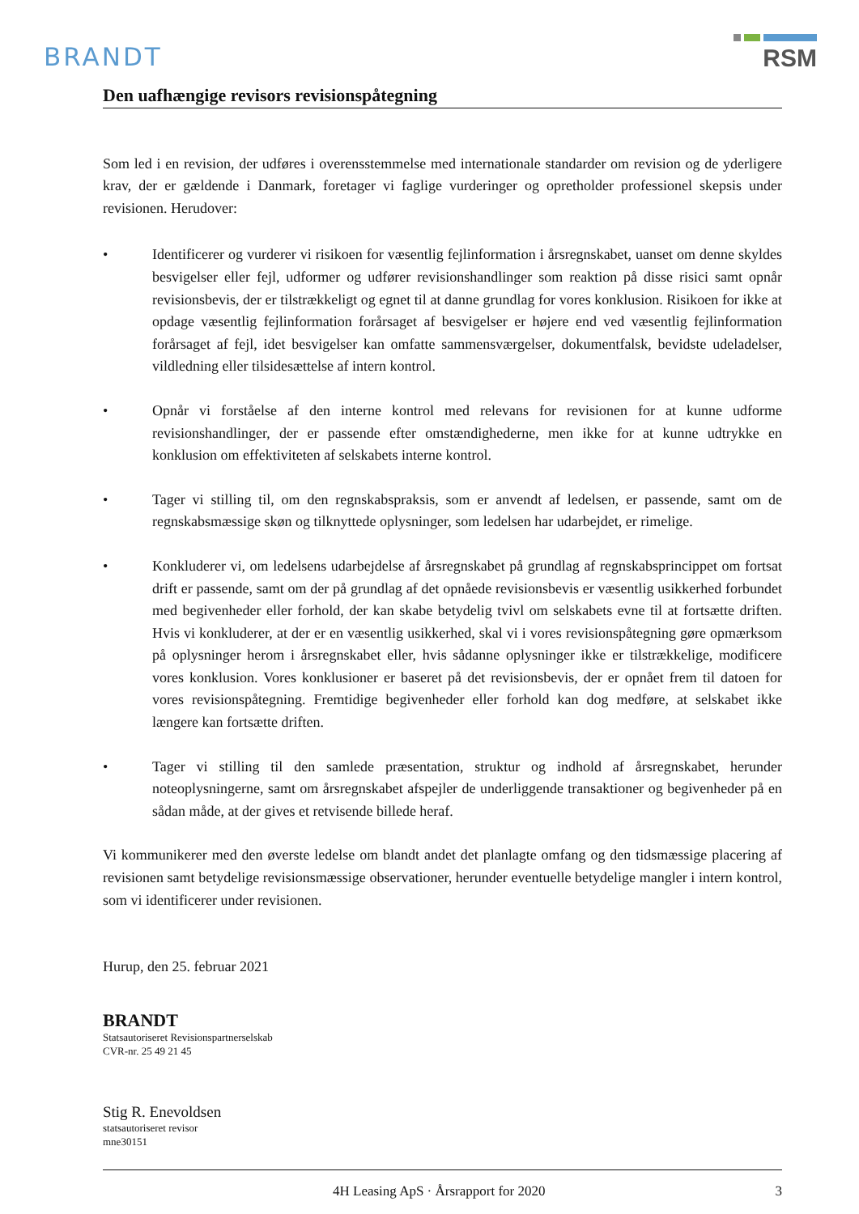BRANDT
RSM
Den uafhængige revisors revisionspåtegning
Som led i en revision, der udføres i overensstemmelse med internationale standarder om revision og de yderligere krav, der er gældende i Danmark, foretager vi faglige vurderinger og opretholder professionel skepsis under revisionen. Herudover:
• Identificerer og vurderer vi risikoen for væsentlig fejlinformation i årsregnskabet, uanset om denne skyldes besvigelser eller fejl, udformer og udfører revisionshandlinger som reaktion på disse risici samt opnår revisionsbevis, der er tilstrækkeligt og egnet til at danne grundlag for vores konklusion. Risikoen for ikke at opdage væsentlig fejlinformation forårsaget af besvigelser er højere end ved væsentlig fejlinformation forårsaget af fejl, idet besvigelser kan omfatte sammensværgelser, dokumentfalsk, bevidste udeladelser, vildledning eller tilsidesættelse af intern kontrol.
• Opnår vi forståelse af den interne kontrol med relevans for revisionen for at kunne udforme revisionshandlinger, der er passende efter omstændighederne, men ikke for at kunne udtrykke en konklusion om effektiviteten af selskabets interne kontrol.
• Tager vi stilling til, om den regnskabspraksis, som er anvendt af ledelsen, er passende, samt om de regnskabsmæssige skøn og tilknyttede oplysninger, som ledelsen har udarbejdet, er rimelige.
• Konkluderer vi, om ledelsens udarbejdelse af årsregnskabet på grundlag af regnskabsprincippet om fortsat drift er passende, samt om der på grundlag af det opnåede revisionsbevis er væsentlig usikkerhed forbundet med begivenheder eller forhold, der kan skabe betydelig tvivl om selskabets evne til at fortsætte driften. Hvis vi konkluderer, at der er en væsentlig usikkerhed, skal vi i vores revisionspåtegning gøre opmærksom på oplysninger herom i årsregnskabet eller, hvis sådanne oplysninger ikke er tilstrækkelige, modificere vores konklusion. Vores konklusioner er baseret på det revisionsbevis, der er opnået frem til datoen for vores revisionspåtegning. Fremtidige begivenheder eller forhold kan dog medføre, at selskabet ikke længere kan fortsætte driften.
• Tager vi stilling til den samlede præsentation, struktur og indhold af årsregnskabet, herunder noteoplysningerne, samt om årsregnskabet afspejler de underliggende transaktioner og begivenheder på en sådan måde, at der gives et retvisende billede heraf.
Vi kommunikerer med den øverste ledelse om blandt andet det planlagte omfang og den tidsmæssige placering af revisionen samt betydelige revisionsmæssige observationer, herunder eventuelle betydelige mangler i intern kontrol, som vi identificerer under revisionen.
Hurup, den 25. februar 2021
BRANDT
Statsautoriseret Revisionspartnerselskab
CVR-nr. 25 49 21 45
Stig R. Enevoldsen
statsautoriseret revisor
mne30151
4H Leasing ApS · Årsrapport for 2020 3